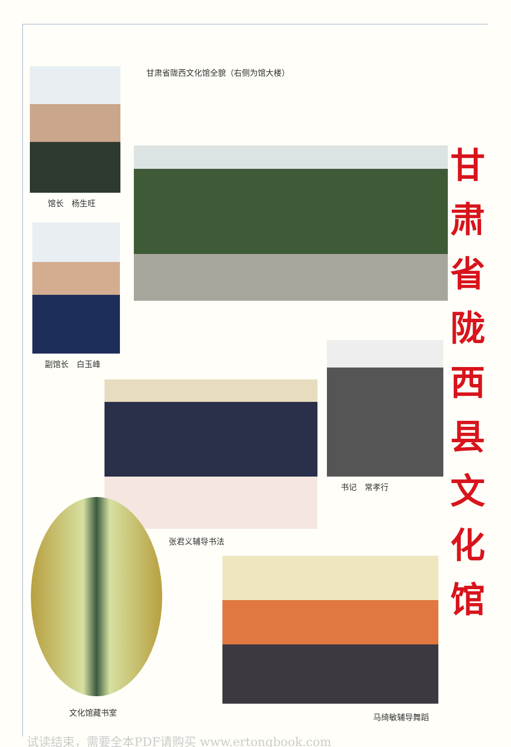馆长　杨生旺
副馆长　白玉峰
甘肃省陇西文化馆全貌（右侧为馆大楼）
张君义辅导书法
书记　常孝行
文化馆藏书室
马绮敏辅导舞蹈
甘
肃
省
陇
西
县
文
化
馆
试读结束，需要全本PDF请购买 www.ertongbook.com